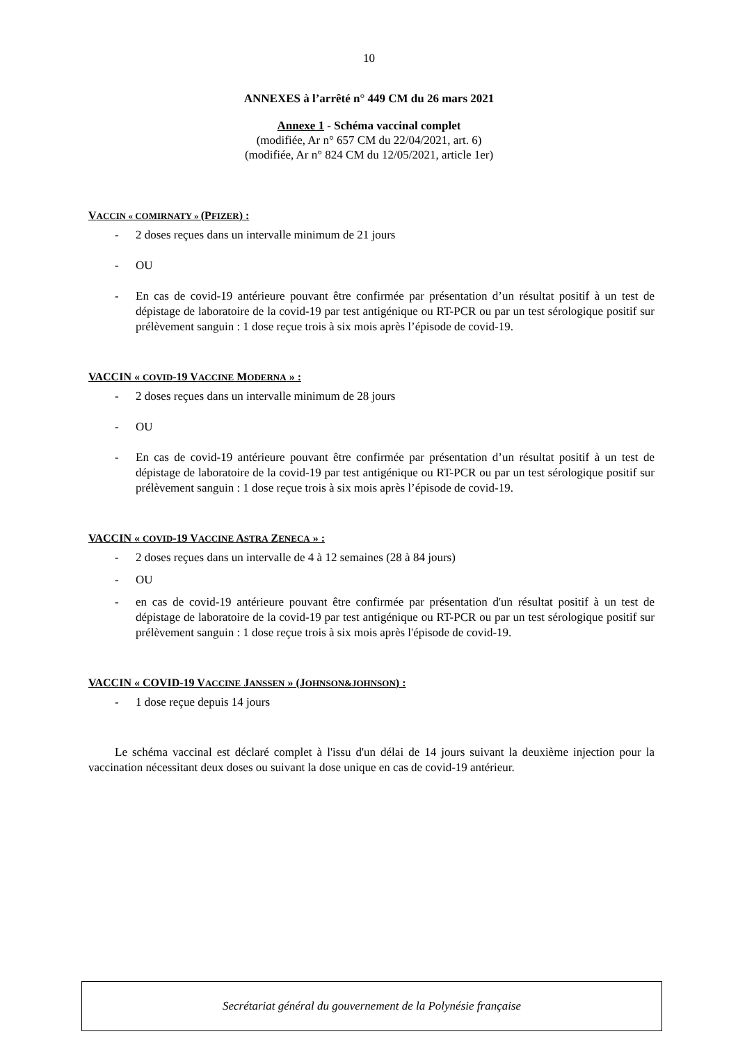10
ANNEXES à l’arrêté n° 449 CM du 26 mars 2021
Annexe 1 - Schéma vaccinal complet
(modifiée, Ar n° 657 CM du 22/04/2021, art. 6)
(modifiée, Ar n° 824 CM du 12/05/2021, article 1er)
VACCIN « COMIRNATY » (PFIZER) :
- 2 doses reçues dans un intervalle minimum de 21 jours
- OU
- En cas de covid-19 antérieure pouvant être confirmée par présentation d’un résultat positif à un test de dépistage de laboratoire de la covid-19 par test antigénique ou RT-PCR ou par un test sérologique positif sur prélèvement sanguin : 1 dose reçue trois à six mois après l’épisode de covid-19.
VACCIN « COVID-19 VACCINE MODERNA » :
- 2 doses reçues dans un intervalle minimum de 28 jours
- OU
- En cas de covid-19 antérieure pouvant être confirmée par présentation d’un résultat positif à un test de dépistage de laboratoire de la covid-19 par test antigénique ou RT-PCR ou par un test sérologique positif sur prélèvement sanguin : 1 dose reçue trois à six mois après l’épisode de covid-19.
VACCIN « COVID-19 VACCINE ASTRA ZENECA » :
- 2 doses reçues dans un intervalle de 4 à 12 semaines (28 à 84 jours)
- OU
- en cas de covid-19 antérieure pouvant être confirmée par présentation d'un résultat positif à un test de dépistage de laboratoire de la covid-19 par test antigénique ou RT-PCR ou par un test sérologique positif sur prélèvement sanguin : 1 dose reçue trois à six mois après l'épisode de covid-19.
VACCIN « COVID-19 VACCINE JANSSEN » (JOHNSON&JOHNSON) :
- 1 dose reçue depuis 14 jours
Le schéma vaccinal est déclaré complet à l'issu d'un délai de 14 jours suivant la deuxième injection pour la vaccination nécessitant deux doses ou suivant la dose unique en cas de covid-19 antérieur.
Secrétariat général du gouvernement de la Polynésie française